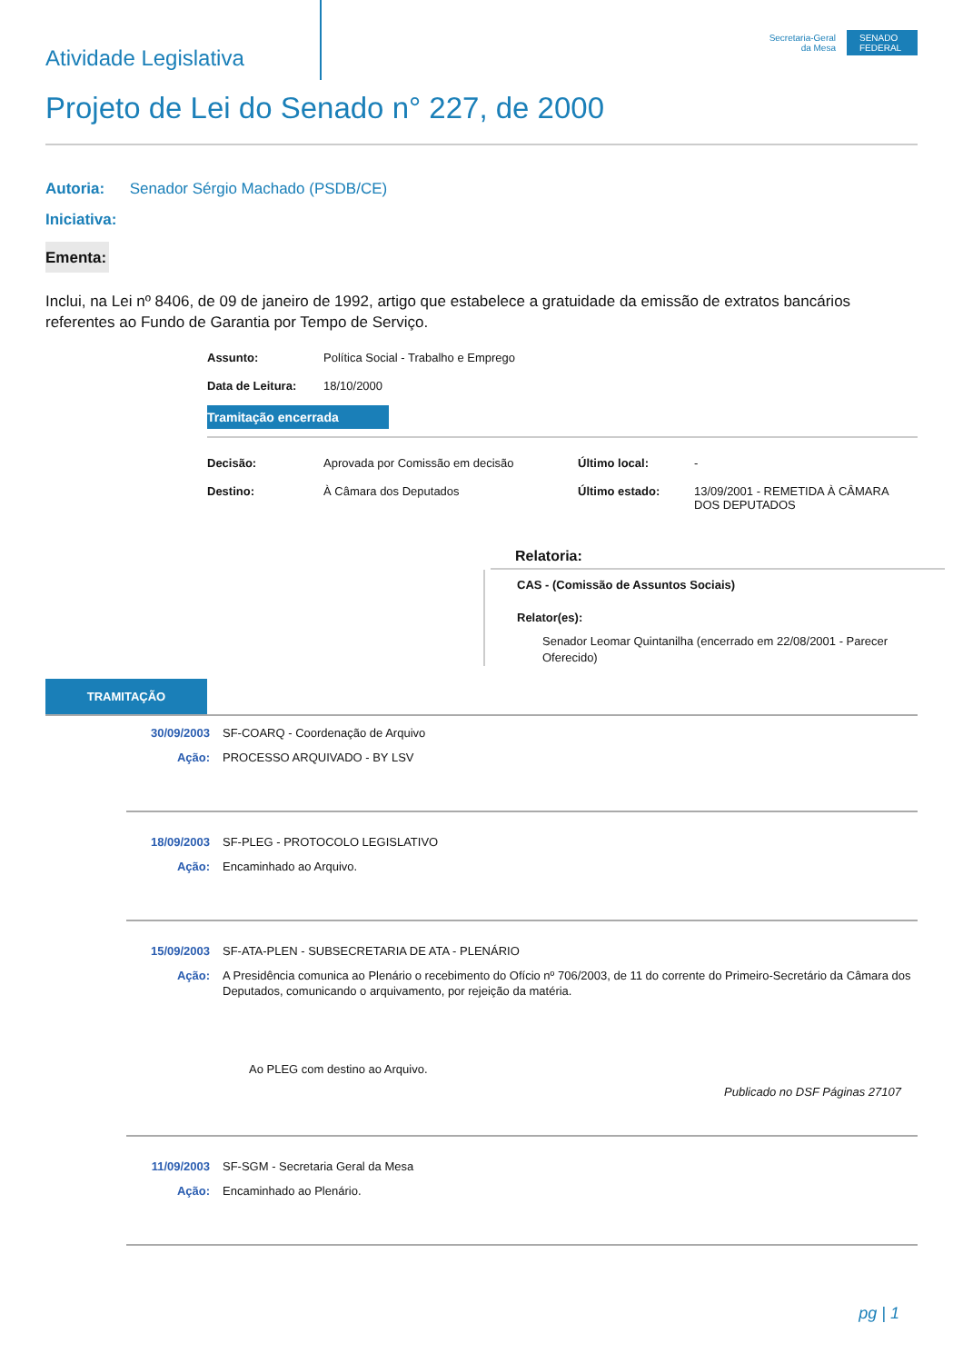Atividade Legislativa
Secretaria-Geral
da Mesa
SENADO FEDERAL
Projeto de Lei do Senado n° 227, de 2000
Autoria: Senador Sérgio Machado (PSDB/CE)
Iniciativa:
Ementa:
Inclui, na Lei nº 8406, de 09 de janeiro de 1992, artigo que estabelece a gratuidade da emissão de extratos bancários referentes ao Fundo de Garantia por Tempo de Serviço.
Assunto: Política Social - Trabalho e Emprego Data de Leitura: 18/10/2000
Tramitação encerrada
Decisão: Aprovada por Comissão em decisão Último local: - Destino: À Câmara dos Deputados Último estado: 13/09/2001 - REMETIDA À CÂMARA DOS DEPUTADOS
Relatoria:
CAS - (Comissão de Assuntos Sociais)
Relator(es):
Senador Leomar Quintanilha (encerrado em 22/08/2001 - Parecer Oferecido)
TRAMITAÇÃO
30/09/2003 SF-COARQ - Coordenação de Arquivo
Ação: PROCESSO ARQUIVADO - BY LSV
18/09/2003 SF-PLEG - PROTOCOLO LEGISLATIVO
Ação: Encaminhado ao Arquivo.
15/09/2003 SF-ATA-PLEN - SUBSECRETARIA DE ATA - PLENÁRIO
Ação: A Presidência comunica ao Plenário o recebimento do Ofício nº 706/2003, de 11 do corrente do Primeiro-Secretário da Câmara dos Deputados, comunicando o arquivamento, por rejeição da matéria.
Ao PLEG com destino ao Arquivo.
Publicado no DSF Páginas 27107
11/09/2003 SF-SGM - Secretaria Geral da Mesa
Ação: Encaminhado ao Plenário.
pg | 1